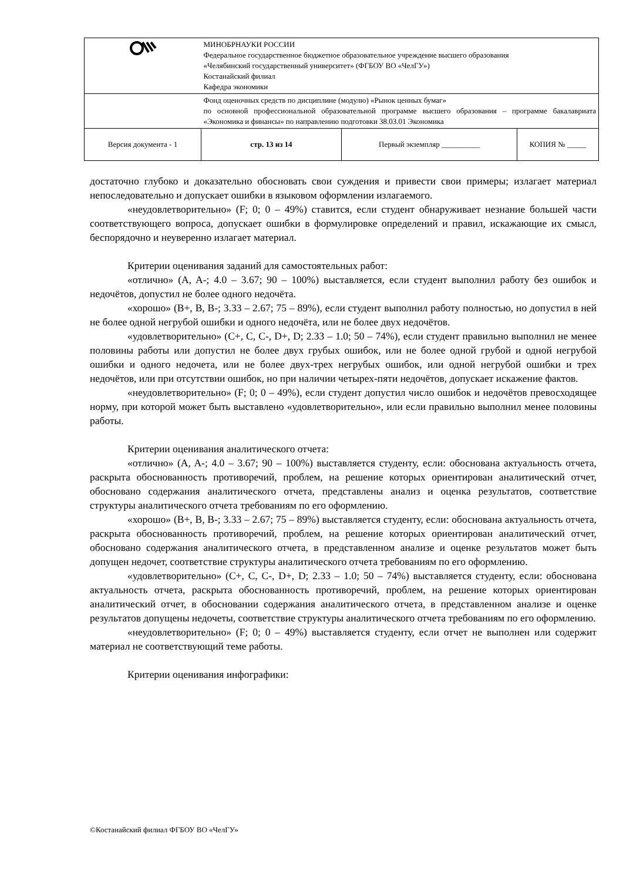| | МИНОБРНАУКИ РОССИИ Федеральное государственное бюджетное образовательное учреждение высшего образования «Челябинский государственный университет» (ФГБОУ ВО «ЧелГУ») Костанайский филиал Кафедра экономики | | |
| | Фонд оценочных средств по дисциплине (модулю) «Рынок ценных бумаг» по основной профессиональной образовательной программе высшего образования – программе бакалавриата «Экономика и финансы» по направлению подготовки 38.03.01 Экономика | | |
| Версия документа - 1 | стр. 13 из 14 | Первый экземпляр __________ | КОПИЯ № _____ |
достаточно глубоко и доказательно обосновать свои суждения и привести свои примеры; излагает материал непоследовательно и допускает ошибки в языковом оформлении излагаемого.
«неудовлетворительно» (F; 0; 0 – 49%) ставится, если студент обнаруживает незнание большей части соответствующего вопроса, допускает ошибки в формулировке определений и правил, искажающие их смысл, беспорядочно и неуверенно излагает материал.
Критерии оценивания заданий для самостоятельных работ:
«отлично» (A, A-; 4.0 – 3.67; 90 – 100%) выставляется, если студент выполнил работу без ошибок и недочётов, допустил не более одного недочёта.
«хорошо» (B+, B, B-; 3.33 – 2.67; 75 – 89%), если студент выполнил работу полностью, но допустил в ней не более одной негрубой ошибки и одного недочёта, или не более двух недочётов.
«удовлетворительно» (C+, C, C-, D+, D; 2.33 – 1.0; 50 – 74%), если студент правильно выполнил не менее половины работы или допустил не более двух грубых ошибок, или не более одной грубой и одной негрубой ошибки и одного недочета, или не более двух-трех негрубых ошибок, или одной негрубой ошибки и трех недочётов, или при отсутствии ошибок, но при наличии четырех-пяти недочётов, допускает искажение фактов.
«неудовлетворительно» (F; 0; 0 – 49%), если студент допустил число ошибок и недочётов превосходящее норму, при которой может быть выставлено «удовлетворительно», или если правильно выполнил менее половины работы.
Критерии оценивания аналитического отчета:
«отлично» (A, A-; 4.0 – 3.67; 90 – 100%) выставляется студенту, если: обоснована актуальность отчета, раскрыта обоснованность противоречий, проблем, на решение которых ориентирован аналитический отчет, обосновано содержания аналитического отчета, представлены анализ и оценка результатов, соответствие структуры аналитического отчета требованиям по его оформлению.
«хорошо» (B+, B, B-; 3.33 – 2.67; 75 – 89%) выставляется студенту, если: обоснована актуальность отчета, раскрыта обоснованность противоречий, проблем, на решение которых ориентирован аналитический отчет, обосновано содержания аналитического отчета, в представленном анализе и оценке результатов может быть допущен недочет, соответствие структуры аналитического отчета требованиям по его оформлению.
«удовлетворительно» (C+, C, C-, D+, D; 2.33 – 1.0; 50 – 74%) выставляется студенту, если: обоснована актуальность отчета, раскрыта обоснованность противоречий, проблем, на решение которых ориентирован аналитический отчет, в обосновании содержания аналитического отчета, в представленном анализе и оценке результатов допущены недочеты, соответствие структуры аналитического отчета требованиям по его оформлению.
«неудовлетворительно» (F; 0; 0 – 49%) выставляется студенту, если отчет не выполнен или содержит материал не соответствующий теме работы.
Критерии оценивания инфографики:
©Костанайский филиал ФГБОУ ВО «ЧелГУ»